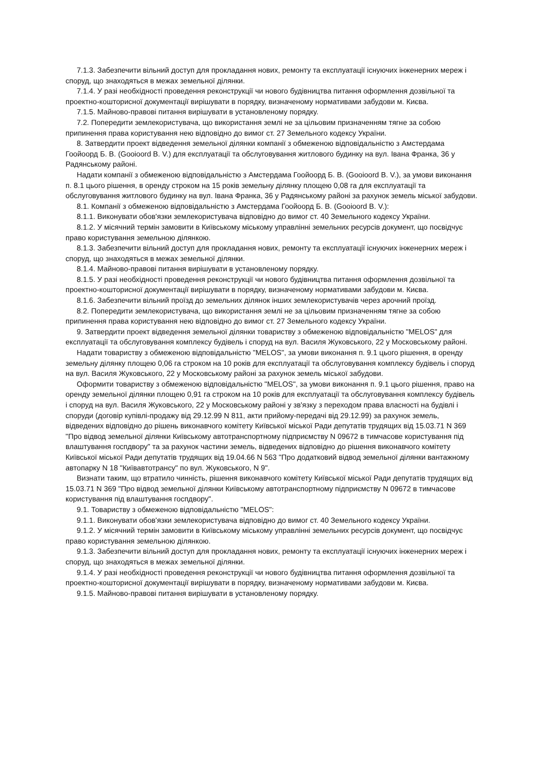7.1.3. Забезпечити вільний доступ для прокладання нових, ремонту та експлуатації існуючих інженерних мереж і споруд, що знаходяться в межах земельної ділянки.
7.1.4. У разі необхідності проведення реконструкції чи нового будівництва питання оформлення дозвільної та проектно-кошторисної документації вирішувати в порядку, визначеному нормативами забудови м. Києва.
7.1.5. Майново-правові питання вирішувати в установленому порядку.
7.2. Попередити землекористувача, що використання землі не за цільовим призначенням тягне за собою припинення права користування нею відповідно до вимог ст. 27 Земельного кодексу України.
8. Затвердити проект відведення земельної ділянки компанії з обмеженою відповідальністю з Амстердама Гоойоорд Б. В. (Gooioord B. V.) для експлуатації та обслуговування житлового будинку на вул. Івана Франка, 36 у Радянському районі.
Надати компанії з обмеженою відповідальністю з Амстердама Гоойоорд Б. В. (Gooioord B. V.), за умови виконання п. 8.1 цього рішення, в оренду строком на 15 років земельну ділянку площею 0,08 га для експлуатації та обслуговування житлового будинку на вул. Івана Франка, 36 у Радянському районі за рахунок земель міської забудови.
8.1. Компанії з обмеженою відповідальністю з Амстердама Гоойоорд Б. В. (Gooioord B. V.):
8.1.1. Виконувати обов'язки землекористувача відповідно до вимог ст. 40 Земельного кодексу України.
8.1.2. У місячний термін замовити в Київському міському управлінні земельних ресурсів документ, що посвідчує право користування земельною ділянкою.
8.1.3. Забезпечити вільний доступ для прокладання нових, ремонту та експлуатації існуючих інженерних мереж і споруд, що знаходяться в межах земельної ділянки.
8.1.4. Майново-правові питання вирішувати в установленому порядку.
8.1.5. У разі необхідності проведення реконструкції чи нового будівництва питання оформлення дозвільної та проектно-кошторисної документації вирішувати в порядку, визначеному нормативами забудови м. Києва.
8.1.6. Забезпечити вільний проїзд до земельних ділянок інших землекористувачів через арочний проїзд.
8.2. Попередити землекористувача, що використання землі не за цільовим призначенням тягне за собою припинення права користування нею відповідно до вимог ст. 27 Земельного кодексу України.
9. Затвердити проект відведення земельної ділянки товариству з обмеженою відповідальністю "MELOS" для експлуатації та обслуговування комплексу будівель і споруд на вул. Василя Жуковського, 22 у Московському районі.
Надати товариству з обмеженою відповідальністю "MELOS", за умови виконання п. 9.1 цього рішення, в оренду земельну ділянку площею 0,06 га строком на 10 років для експлуатації та обслуговування комплексу будівель і споруд на вул. Василя Жуковського, 22 у Московському районі за рахунок земель міської забудови.
Оформити товариству з обмеженою відповідальністю "MELOS", за умови виконання п. 9.1 цього рішення, право на оренду земельної ділянки площею 0,91 га строком на 10 років для експлуатації та обслуговування комплексу будівель і споруд на вул. Василя Жуковського, 22 у Московському районі у зв'язку з переходом права власності на будівлі і споруди (договір купівлі-продажу від 29.12.99 N 811, акти прийому-передачі від 29.12.99) за рахунок земель, відведених відповідно до рішень виконавчого комітету Київської міської Ради депутатів трудящих від 15.03.71 N 369 "Про відвод земельної ділянки Київському автотранспортному підприємству N 09672 в тимчасове користування під влаштування госпдвору" та за рахунок частини земель, відведених відповідно до рішення виконавчого комітету Київської міської Ради депутатів трудящих від 19.04.66 N 563 "Про додатковий відвод земельної ділянки вантажному автопарку N 18 "Київавтотрансу" по вул. Жуковського, N 9".
Визнати таким, що втратило чинність, рішення виконавчого комітету Київської міської Ради депутатів трудящих від 15.03.71 N 369 "Про відвод земельної ділянки Київському автотранспортному підприємству N 09672 в тимчасове користування під влаштування госпдвору".
9.1. Товариству з обмеженою відповідальністю "MELOS":
9.1.1. Виконувати обов'язки землекористувача відповідно до вимог ст. 40 Земельного кодексу України.
9.1.2. У місячний термін замовити в Київському міському управлінні земельних ресурсів документ, що посвідчує право користування земельною ділянкою.
9.1.3. Забезпечити вільний доступ для прокладання нових, ремонту та експлуатації існуючих інженерних мереж і споруд, що знаходяться в межах земельної ділянки.
9.1.4. У разі необхідності проведення реконструкції чи нового будівництва питання оформлення дозвільної та проектно-кошторисної документації вирішувати в порядку, визначеному нормативами забудови м. Києва.
9.1.5. Майново-правові питання вирішувати в установленому порядку.